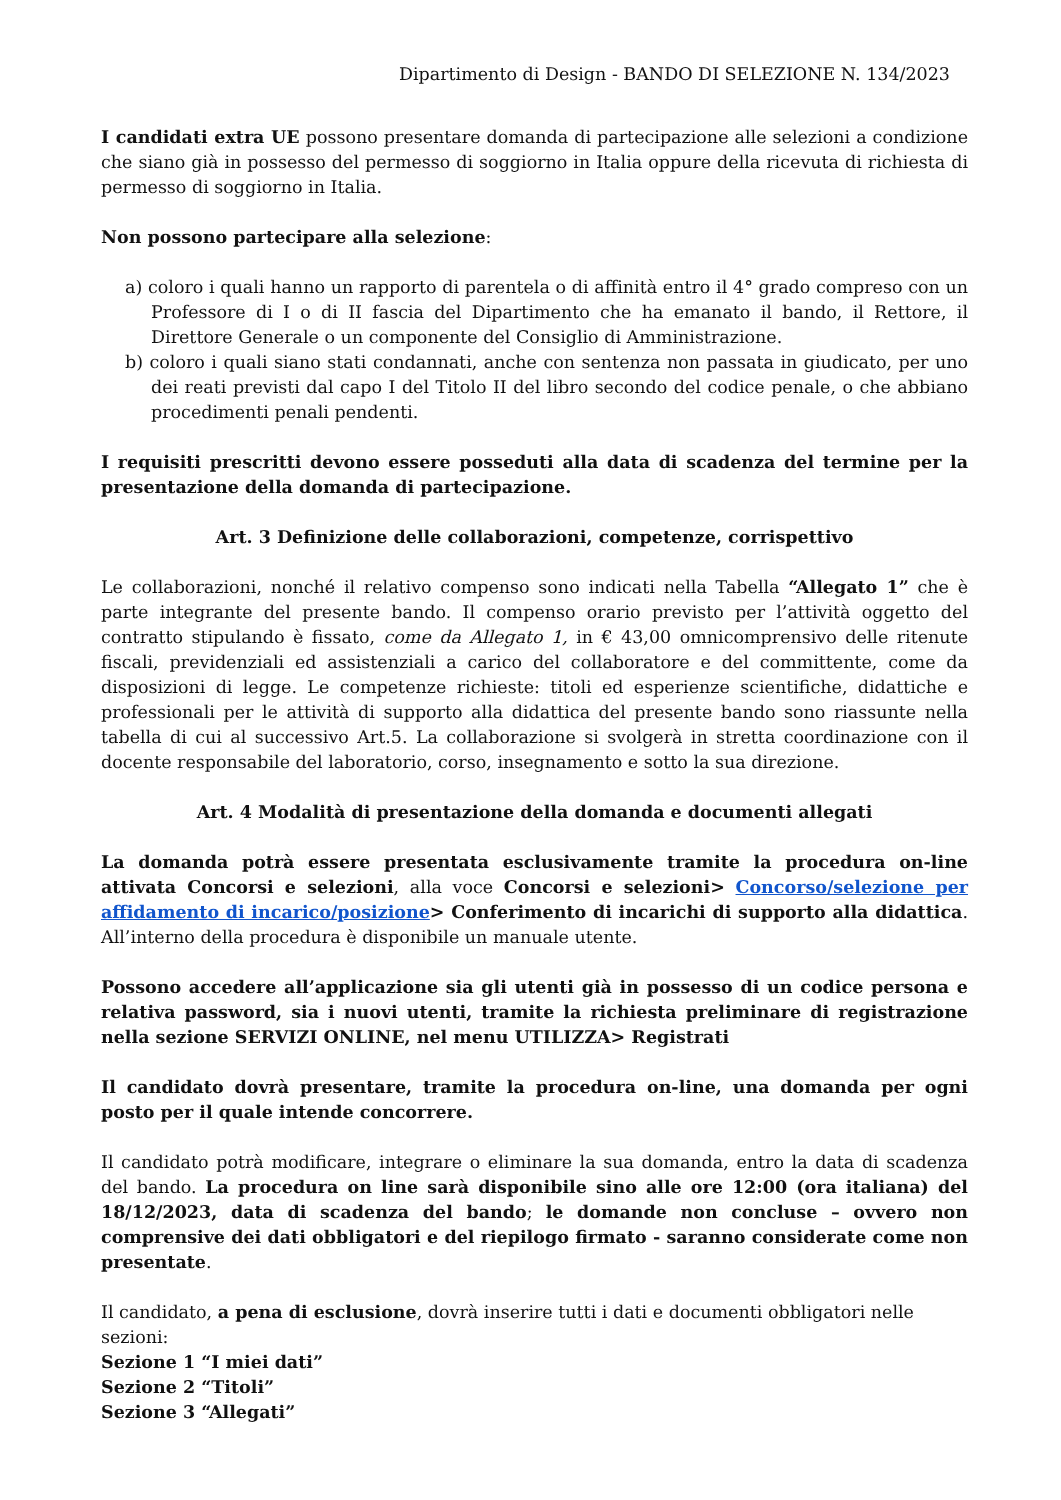Dipartimento di Design - BANDO DI SELEZIONE N. 134/2023
I candidati extra UE possono presentare domanda di partecipazione alle selezioni a condizione che siano già in possesso del permesso di soggiorno in Italia oppure della ricevuta di richiesta di permesso di soggiorno in Italia.
Non possono partecipare alla selezione:
a) coloro i quali hanno un rapporto di parentela o di affinità entro il 4° grado compreso con un Professore di I o di II fascia del Dipartimento che ha emanato il bando, il Rettore, il Direttore Generale o un componente del Consiglio di Amministrazione.
b) coloro i quali siano stati condannati, anche con sentenza non passata in giudicato, per uno dei reati previsti dal capo I del Titolo II del libro secondo del codice penale, o che abbiano procedimenti penali pendenti.
I requisiti prescritti devono essere posseduti alla data di scadenza del termine per la presentazione della domanda di partecipazione.
Art. 3 Definizione delle collaborazioni, competenze, corrispettivo
Le collaborazioni, nonché il relativo compenso sono indicati nella Tabella “Allegato 1” che è parte integrante del presente bando. Il compenso orario previsto per l’attività oggetto del contratto stipulando è fissato, come da Allegato 1, in € 43,00 omnicomprensivo delle ritenute fiscali, previdenziali ed assistenziali a carico del collaboratore e del committente, come da disposizioni di legge. Le competenze richieste: titoli ed esperienze scientifiche, didattiche e professionali per le attività di supporto alla didattica del presente bando sono riassunte nella tabella di cui al successivo Art.5. La collaborazione si svolgerà in stretta coordinazione con il docente responsabile del laboratorio, corso, insegnamento e sotto la sua direzione.
Art. 4 Modalità di presentazione della domanda e documenti allegati
La domanda potrà essere presentata esclusivamente tramite la procedura on-line attivata Concorsi e selezioni, alla voce Concorsi e selezioni> Concorso/selezione per affidamento di incarico/posizione> Conferimento di incarichi di supporto alla didattica. All’interno della procedura è disponibile un manuale utente.
Possono accedere all’applicazione sia gli utenti già in possesso di un codice persona e relativa password, sia i nuovi utenti, tramite la richiesta preliminare di registrazione nella sezione SERVIZI ONLINE, nel menu UTILIZZA> Registrati
Il candidato dovrà presentare, tramite la procedura on-line, una domanda per ogni posto per il quale intende concorrere.
Il candidato potrà modificare, integrare o eliminare la sua domanda, entro la data di scadenza del bando. La procedura on line sarà disponibile sino alle ore 12:00 (ora italiana) del 18/12/2023, data di scadenza del bando; le domande non concluse – ovvero non comprensive dei dati obbligatori e del riepilogo firmato - saranno considerate come non presentate.
Il candidato, a pena di esclusione, dovrà inserire tutti i dati e documenti obbligatori nelle sezioni:
Sezione 1 “I miei dati”
Sezione 2 “Titoli”
Sezione 3 “Allegati”